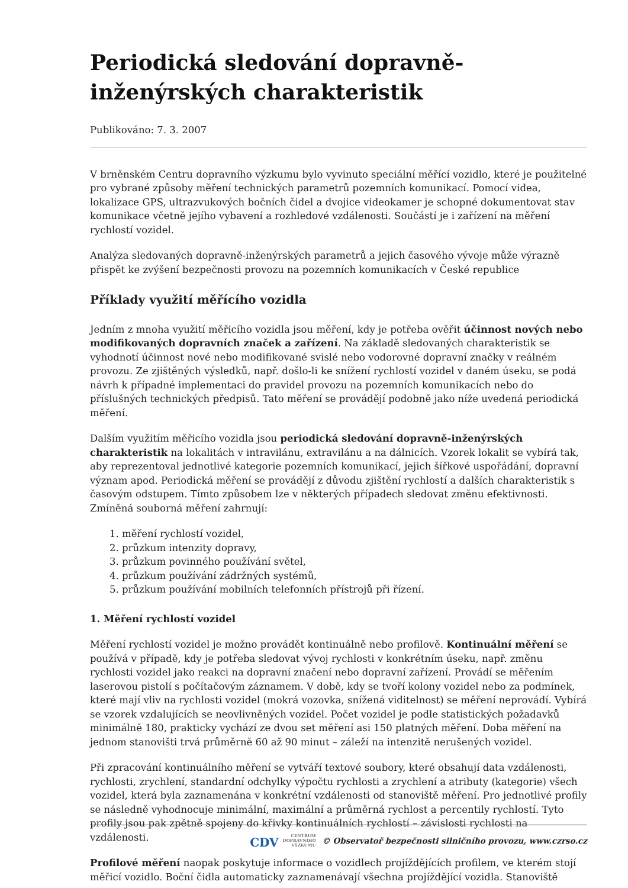Periodická sledování dopravně-inženýrských charakteristik
Publikováno: 7. 3. 2007
V brněnském Centru dopravního výzkumu bylo vyvinuto speciální měřící vozidlo, které je použitelné pro vybrané způsoby měření technických parametrů pozemních komunikací. Pomocí videa, lokalizace GPS, ultrazvukových bočních čidel a dvojice videokamer je schopné dokumentovat stav komunikace včetně jejího vybavení a rozhledové vzdálenosti. Součástí je i zařízení na měření rychlostí vozidel.
Analýza sledovaných dopravně-inženýrských parametrů a jejich časového vývoje může výrazně přispět ke zvýšení bezpečnosti provozu na pozemních komunikacích v České republice
Příklady využití měřícího vozidla
Jedním z mnoha využití měřicího vozidla jsou měření, kdy je potřeba ověřit účinnost nových nebo modifikovaných dopravních značek a zařízení. Na základě sledovaných charakteristik se vyhodnotí účinnost nové nebo modifikované svislé nebo vodorovné dopravní značky v reálném provozu. Ze zjištěných výsledků, např. došlo-li ke snížení rychlostí vozidel v daném úseku, se podá návrh k případné implementaci do pravidel provozu na pozemních komunikacích nebo do příslušných technických předpisů. Tato měření se provádějí podobně jako níže uvedená periodická měření.
Dalším využitím měřicího vozidla jsou periodická sledování dopravně-inženýrských charakteristik na lokalitách v intravilánu, extravilánu a na dálnicích. Vzorek lokalit se vybírá tak, aby reprezentoval jednotlivé kategorie pozemních komunikací, jejich šířkové uspořádání, dopravní význam apod. Periodická měření se provádějí z důvodu zjištění rychlostí a dalších charakteristik s časovým odstupem. Tímto způsobem lze v některých případech sledovat změnu efektivnosti. Zmíněná souborná měření zahrnují:
1. měření rychlostí vozidel,
2. průzkum intenzity dopravy,
3. průzkum povinného používání světel,
4. průzkum používání zádržných systémů,
5. průzkum používání mobilních telefonních přístrojů při řízení.
1. Měření rychlostí vozidel
Měření rychlostí vozidel je možno provádět kontinuálně nebo profilově. Kontinuální měření se používá v případě, kdy je potřeba sledovat vývoj rychlosti v konkrétním úseku, např. změnu rychlosti vozidel jako reakci na dopravní značení nebo dopravní zařízení. Provádí se měřením laserovou pistolí s počítačovým záznamem. V době, kdy se tvoří kolony vozidel nebo za podmínek, které mají vliv na rychlosti vozidel (mokrá vozovka, snížená viditelnost) se měření neprovádí. Vybírá se vzorek vzdalujících se neovlivněných vozidel. Počet vozidel je podle statistických požadavků minimálně 180, prakticky vychází ze dvou set měření asi 150 platných měření. Doba měření na jednom stanovišti trvá průměrně 60 až 90 minut – záleží na intenzitě nerušených vozidel.
Při zpracování kontinuálního měření se vytváří textové soubory, které obsahují data vzdálenosti, rychlosti, zrychlení, standardní odchylky výpočtu rychlosti a zrychlení a atributy (kategorie) všech vozidel, která byla zaznamenána v konkrétní vzdálenosti od stanoviště měření. Pro jednotlivé profily se následně vyhodnocuje minimální, maximální a průměrná rychlost a percentily rychlostí. Tyto profily jsou pak zpětně spojeny do křivky kontinuálních rychlostí – závislosti rychlosti na vzdálenosti.
Profilové měření naopak poskytuje informace o vozidlech projíždějících profilem, ve kterém stojí měřicí vozidlo. Boční čidla automaticky zaznamenávají všechna projíždějící vozidla. Stanoviště
CDV CENTRUM
DOPRAVNÍHO
VÝZKUMU © Observatoř bezpečnosti silničního provozu, www.czrso.cz